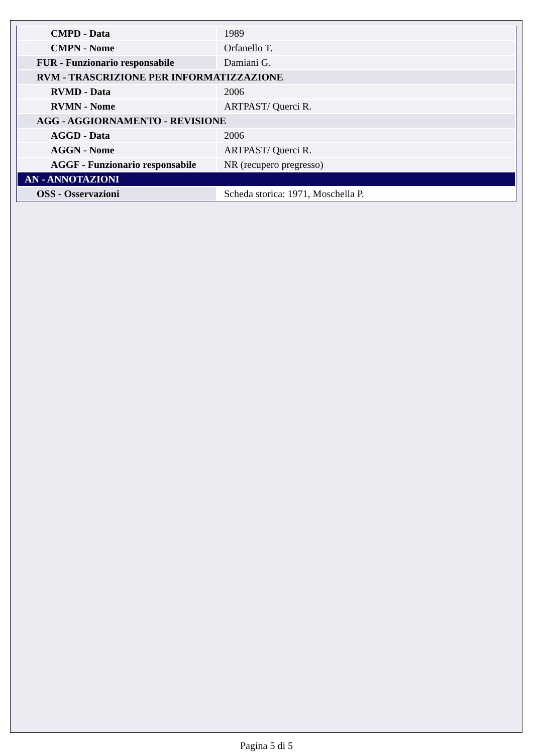| CMPD - Data | 1989 |
| CMPN - Nome | Orfanello T. |
| FUR - Funzionario responsabile | Damiani G. |
| RVM - TRASCRIZIONE PER INFORMATIZZAZIONE | |
| RVMD - Data | 2006 |
| RVMN - Nome | ARTPAST/ Querci R. |
| AGG - AGGIORNAMENTO - REVISIONE | |
| AGGD - Data | 2006 |
| AGGN - Nome | ARTPAST/ Querci R. |
| AGGF - Funzionario responsabile | NR (recupero pregresso) |
| AN - ANNOTAZIONI | |
| OSS - Osservazioni | Scheda storica: 1971, Moschella P. |
Pagina 5 di 5